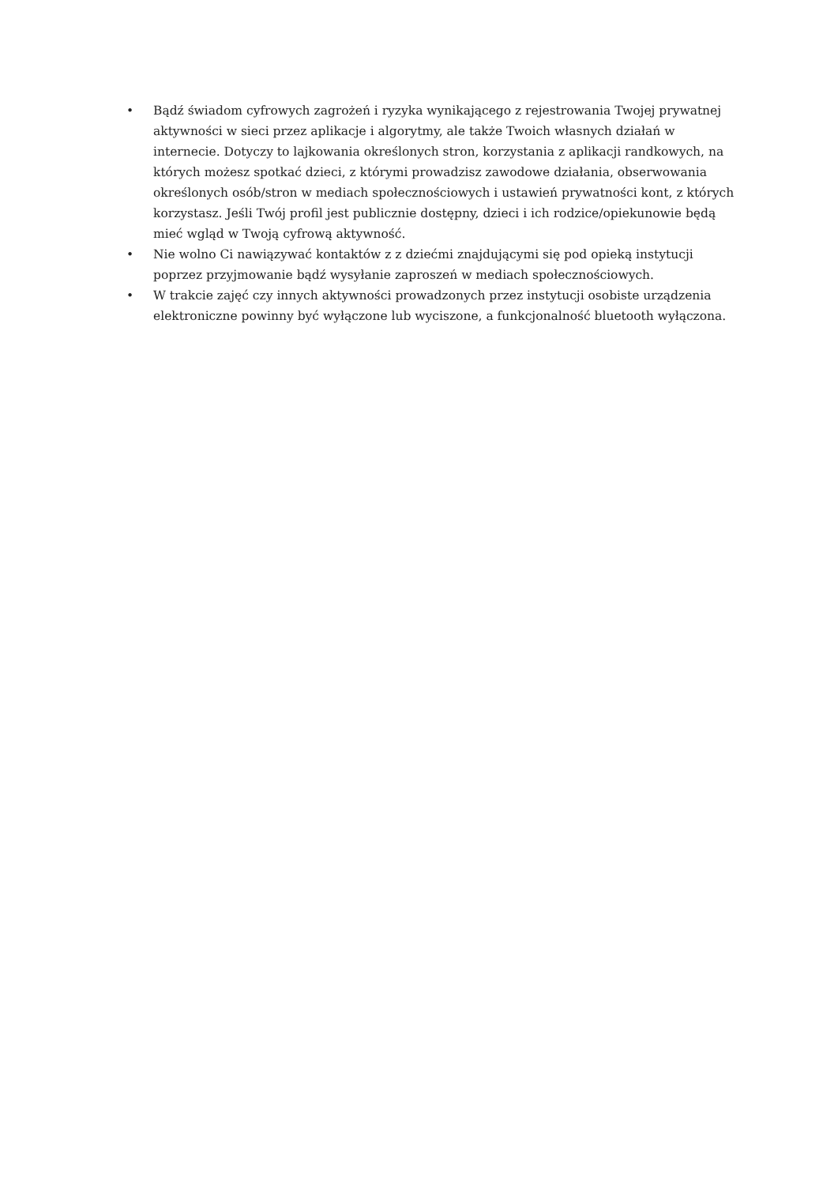• Bądź świadom cyfrowych zagrożeń i ryzyka wynikającego z rejestrowania Twojej prywatnej aktywności w sieci przez aplikacje i algorytmy, ale także Twoich własnych działań w internecie. Dotyczy to lajkowania określonych stron, korzystania z aplikacji randkowych, na których możesz spotkać dzieci, z którymi prowadzisz zawodowe działania, obserwowania określonych osób/stron w mediach społecznościowych i ustawień prywatności kont, z których korzystasz. Jeśli Twój profil jest publicznie dostępny, dzieci i ich rodzice/opiekunowie będą mieć wgląd w Twoją cyfrową aktywność.
• Nie wolno Ci nawiązywać kontaktów z z dziećmi znajdującymi się pod opieką instytucji poprzez przyjmowanie bądź wysyłanie zaproszeń w mediach społecznościowych.
• W trakcie zajęć czy innych aktywności prowadzonych przez instytucji osobiste urządzenia elektroniczne powinny być wyłączone lub wyciszone, a funkcjonalność bluetooth wyłączona.